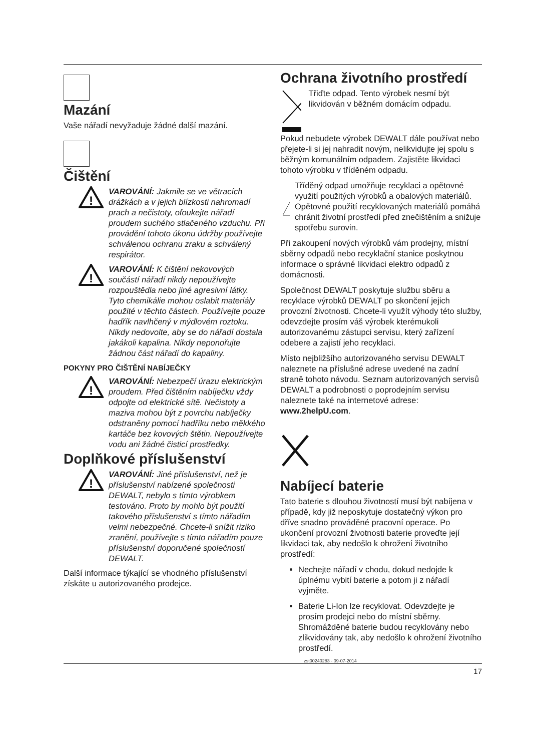Mazání
Vaše nářadí nevyžaduje žádné další mazání.
Čištění
!
VAROVÁNÍ: Jakmile se ve větracích drážkách a v jejich blízkosti nahromadí prach a nečistoty, ofoukejte nářadí proudem suchého stlačeného vzduchu. Při provádění tohoto úkonu údržby používejte schválenou ochranu zraku a schválený respirátor.
!
VAROVÁNÍ: K čištění nekovových součástí nářadí nikdy nepoužívejte rozpouštědla nebo jiné agresivní látky. Tyto chemikálie mohou oslabit materiály použité v těchto částech. Používejte pouze hadřík navlhčený v mýdlovém roztoku. Nikdy nedovolte, aby se do nářadí dostala jakákoli kapalina. Nikdy neponořujte žádnou část nářadí do kapaliny.
POKYNY PRO ČIŠTĚNÍ NABÍJEČKY
!
VAROVÁNÍ: Nebezpečí úrazu elektrickým proudem. Před čištěním nabíječku vždy odpojte od elektrické sítě. Nečistoty a maziva mohou být z povrchu nabíječky odstraněny pomocí hadříku nebo měkkého kartáče bez kovových štětin. Nepoužívejte vodu ani žádné čisticí prostředky.
Doplňkové příslušenství
!
VAROVÁNÍ: Jiné příslušenství, než je příslušenství nabízené společnosti DEWALT, nebylo s tímto výrobkem testováno. Proto by mohlo být použití takového příslušenství s tímto nářadím velmi nebezpečné. Chcete-li snížit riziko zranění, používejte s tímto nářadím pouze příslušenství doporučené společností DEWALT.
Další informace týkající se vhodného příslušenství získáte u autorizovaného prodejce.
Ochrana životního prostředí
Třiďte odpad. Tento výrobek nesmí být likvidován v běžném domácím odpadu.
Pokud nebudete výrobek DEWALT dále používat nebo přejete-li si jej nahradit novým, nelikvidujte jej spolu s běžným komunálním odpadem. Zajistěte likvidaci tohoto výrobku v tříděném odpadu.
Tříděný odpad umožňuje recyklaci a opětovné využití použitých výrobků a obalových materiálů. Opětovné použití recyklovaných materiálů pomáhá chránit životní prostředí před znečištěním a snižuje spotřebu surovin.
Při zakoupení nových výrobků vám prodejny, místní sběrny odpadů nebo recyklační stanice poskytnou informace o správné likvidaci elektro odpadů z domácnosti.
Společnost DEWALT poskytuje službu sběru a recyklace výrobků DEWALT po skončení jejich provozní životnosti. Chcete-li využít výhody této služby, odevzdejte prosím váš výrobek kterémukoli autorizovanému zástupci servisu, který zařízení odebere a zajistí jeho recyklaci.
Místo nejbližšího autorizovaného servisu DEWALT naleznete na příslušné adrese uvedené na zadní straně tohoto návodu. Seznam autorizovaných servisů DEWALT a podrobnosti o poprodejním servisu naleznete také na internetové adrese: www.2helpU.com.
Nabíjecí baterie
Tato baterie s dlouhou životností musí být nabíjena v případě, kdy již neposkytuje dostatečný výkon pro dříve snadno prováděné pracovní operace. Po ukončení provozní životnosti baterie proveďte její likvidaci tak, aby nedošlo k ohrožení životního prostředí:
Nechejte nářadí v chodu, dokud nedojde k úplnému vybití baterie a potom ji z nářadí vyjměte.
Baterie Li-Ion lze recyklovat. Odevzdejte je prosím prodejci nebo do místní sběrny. Shromážděné baterie budou recyklovány nebo zlikvidovány tak, aby nedošlo k ohrožení životního prostředí.
zst00240283 - 09-07-2014
17